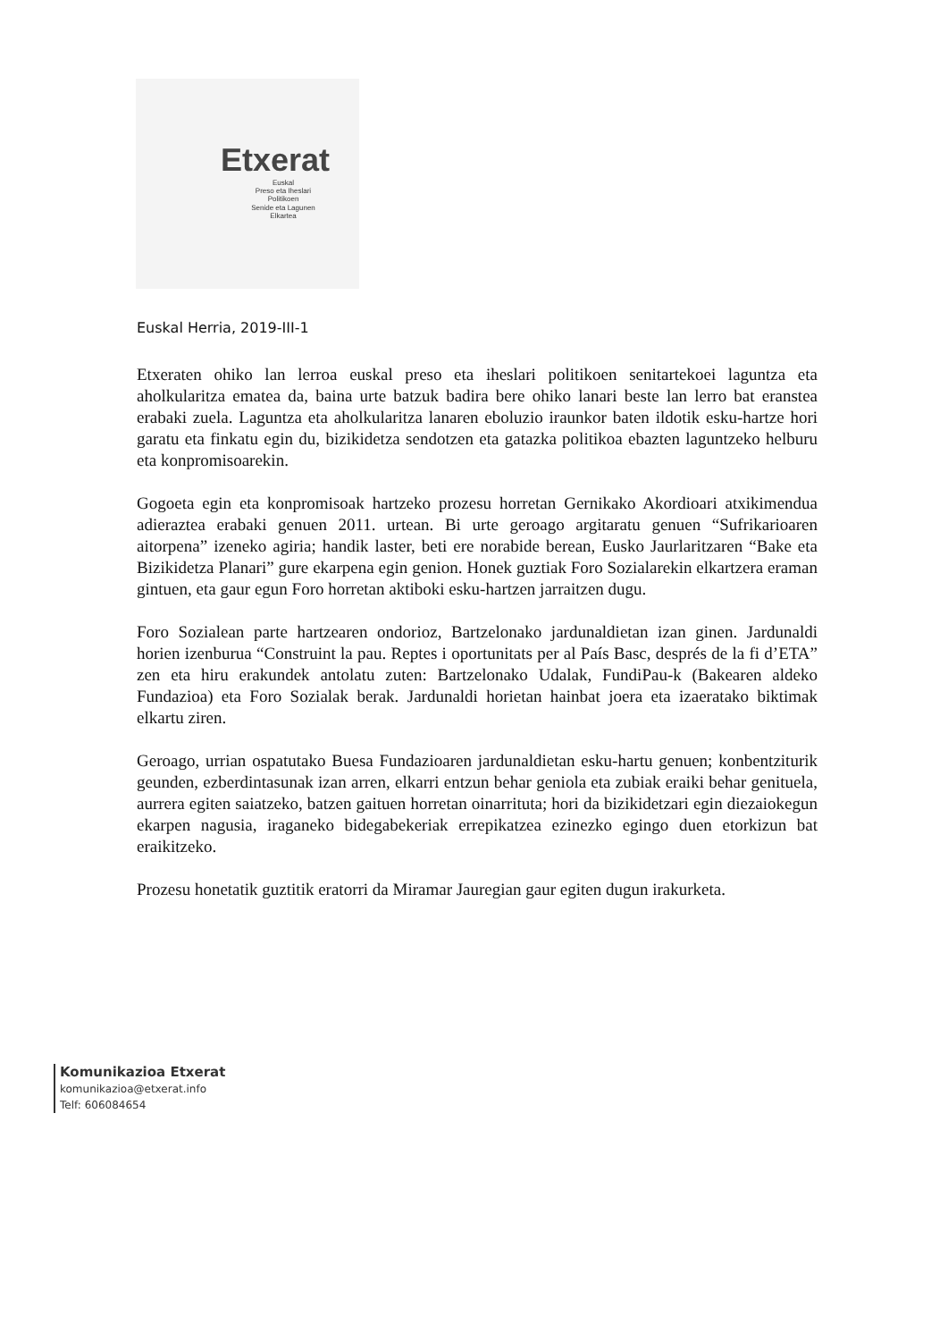Etxerat
Euskal
Preso eta Iheslari
Politikoen
Senide eta Lagunen
Elkartea
Euskal Herria, 2019-III-1
Etxeraten ohiko lan lerroa euskal preso eta iheslari politikoen senitartekoei laguntza eta aholkularitza ematea da, baina urte batzuk badira bere ohiko lanari beste lan lerro bat eranstea erabaki zuela. Laguntza eta aholkularitza lanaren eboluzio iraunkor baten ildotik esku-hartze hori garatu eta finkatu egin du, bizikidetza sendotzen eta gatazka politikoa ebazten laguntzeko helburu eta konpromisoarekin.
Gogoeta egin eta konpromisoak hartzeko prozesu horretan Gernikako Akordioari atxikimendua adieraztea erabaki genuen 2011. urtean. Bi urte geroago argitaratu genuen “Sufrikarioaren aitorpena” izeneko agiria; handik laster, beti ere norabide berean, Eusko Jaurlaritzaren “Bake eta Bizikidetza Planari” gure ekarpena egin genion. Honek guztiak Foro Sozialarekin elkartzera eraman gintuen, eta gaur egun Foro horretan aktiboki esku-hartzen jarraitzen dugu.
Foro Sozialean parte hartzearen ondorioz, Bartzelonako jardunaldietan izan ginen. Jardunaldi horien izenburua “Construint la pau. Reptes i oportunitats per al País Basc, després de la fi d’ETA” zen eta hiru erakundek antolatu zuten: Bartzelonako Udalak, FundiPau-k (Bakearen aldeko Fundazioa) eta Foro Sozialak berak. Jardunaldi horietan hainbat joera eta izaeratako biktimak elkartu ziren.
Geroago, urrian ospatutako Buesa Fundazioaren jardunaldietan esku-hartu genuen; konbentziturik geunden, ezberdintasunak izan arren, elkarri entzun behar geniola eta zubiak eraiki behar genituela, aurrera egiten saiatzeko, batzen gaituen horretan oinarrituta; hori da bizikidetzari egin diezaiokegun ekarpen nagusia, iraganeko bidegabekeriak errepikatzea ezinezko egingo duen etorkizun bat eraikitzeko.
Prozesu honetatik guztitik eratorri da Miramar Jauregian gaur egiten dugun irakurketa.
Komunikazioa Etxerat
komunikazioa@etxerat.info
Telf: 606084654